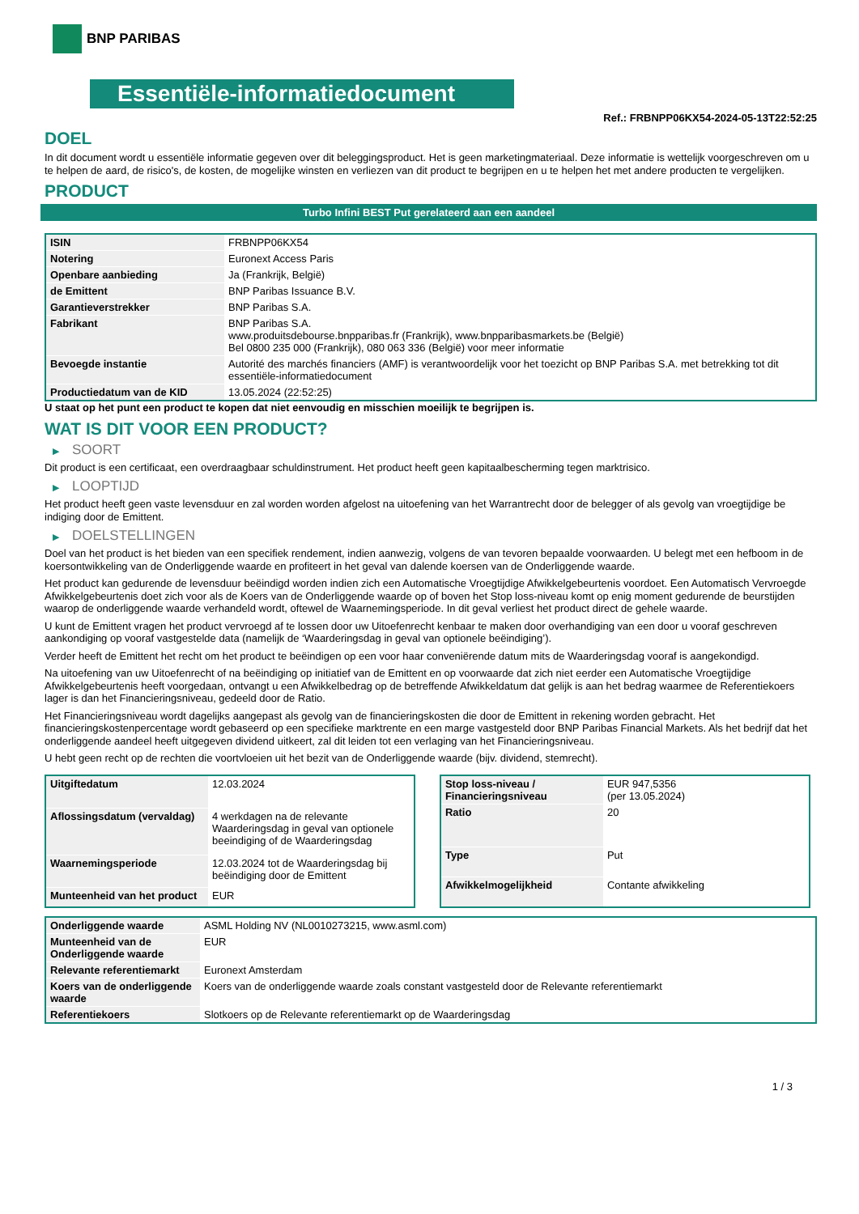BNP PARIBAS
Essentiële-informatiedocument
Ref.: FRBNPP06KX54-2024-05-13T22:52:25
DOEL
In dit document wordt u essentiële informatie gegeven over dit beleggingsproduct. Het is geen marketingmateriaal. Deze informatie is wettelijk voorgeschreven om u te helpen de aard, de risico's, de kosten, de mogelijke winsten en verliezen van dit product te begrijpen en u te helpen het met andere producten te vergelijken.
PRODUCT
Turbo Infini BEST Put gerelateerd aan een aandeel
| ISIN | FRBNPP06KX54 |
| Notering | Euronext Access Paris |
| Openbare aanbieding | Ja (Frankrijk, België) |
| de Emittent | BNP Paribas Issuance B.V. |
| Garantieverstrekker | BNP Paribas S.A. |
| Fabrikant | BNP Paribas S.A. www.produitsdebourse.bnpparibas.fr (Frankrijk), www.bnpparibasmarkets.be (België) Bel 0800 235 000 (Frankrijk), 080 063 336 (België) voor meer informatie |
| Bevoegde instantie | Autorité des marchés financiers (AMF) is verantwoordelijk voor het toezicht op BNP Paribas S.A. met betrekking tot dit essentiële-informatiedocument |
| Productiedatum van de KID | 13.05.2024 (22:52:25) |
U staat op het punt een product te kopen dat niet eenvoudig en misschien moeilijk te begrijpen is.
WAT IS DIT VOOR EEN PRODUCT?
▶ SOORT
Dit product is een certificaat, een overdraagbaar schuldinstrument. Het product heeft geen kapitaalbescherming tegen marktrisico.
▶ LOOPTIJD
Het product heeft geen vaste levensduur en zal worden worden afgelost na uitoefening van het Warrantrecht door de belegger of als gevolg van vroegtijdige be indiging door de Emittent.
▶ DOELSTELLINGEN
Doel van het product is het bieden van een specifiek rendement, indien aanwezig, volgens de van tevoren bepaalde voorwaarden. U belegt met een hefboom in de koersontwikkeling van de Onderliggende waarde en profiteert in het geval van dalende koersen van de Onderliggende waarde.
Het product kan gedurende de levensduur beëindigd worden indien zich een Automatische Vroegtijdige Afwikkelgebeurtenis voordoet. Een Automatisch Vervroegde Afwikkelgebeurtenis doet zich voor als de Koers van de Onderliggende waarde op of boven het Stop loss-niveau komt op enig moment gedurende de beurstijden waarop de onderliggende waarde verhandeld wordt, oftewel de Waarnemingsperiode. In dit geval verliest het product direct de gehele waarde.
U kunt de Emittent vragen het product vervroegd af te lossen door uw Uitoefenrecht kenbaar te maken door overhandiging van een door u vooraf geschreven aankondiging op vooraf vastgestelde data (namelijk de ‘Waarderingsdag in geval van optionele beëindiging’).
Verder heeft de Emittent het recht om het product te beëindigen op een voor haar conveniërende datum mits de Waarderingsdag vooraf is aangekondigd.
Na uitoefening van uw Uitoefenrecht of na beëindiging op initiatief van de Emittent en op voorwaarde dat zich niet eerder een Automatische Vroegtijdige Afwikkelgebeurtenis heeft voorgedaan, ontvangt u een Afwikkelbedrag op de betreffende Afwikkeldatum dat gelijk is aan het bedrag waarmee de Referentiekoers lager is dan het Financieringsniveau, gedeeld door de Ratio.
Het Financieringsniveau wordt dagelijks aangepast als gevolg van de financieringskosten die door de Emittent in rekening worden gebracht. Het financieringskostenpercentage wordt gebaseerd op een specifieke marktrente en een marge vastgesteld door BNP Paribas Financial Markets. Als het bedrijf dat het onderliggende aandeel heeft uitgegeven dividend uitkeert, zal dit leiden tot een verlaging van het Financieringsniveau.
U hebt geen recht op de rechten die voortvloeien uit het bezit van de Onderliggende waarde (bijv. dividend, stemrecht).
| Uitgiftedatum | 12.03.2024 |
| Aflossingsdatum (vervaldag) | 4 werkdagen na de relevante Waarderingsdag in geval van optionele beeindiging of de Waarderingsdag |
| Waarnemingsperiode | 12.03.2024 tot de Waarderingsdag bij beëindiging door de Emittent |
| Munteenheid van het product | EUR |
| Stop loss-niveau / Financieringsniveau | EUR 947,5356 (per 13.05.2024) |
| Ratio | 20 |
| Type | Put |
| Afwikkelmogelijkheid | Contante afwikkeling |
| Onderliggende waarde | ASML Holding NV (NL0010273215, www.asml.com) |
| Munteenheid van de Onderliggende waarde | EUR |
| Relevante referentiemarkt | Euronext Amsterdam |
| Koers van de onderliggende waarde | Koers van de onderliggende waarde zoals constant vastgesteld door de Relevante referentiemarkt |
| Referentiekoers | Slotkoers op de Relevante referentiemarkt op de Waarderingsdag |
1 / 3